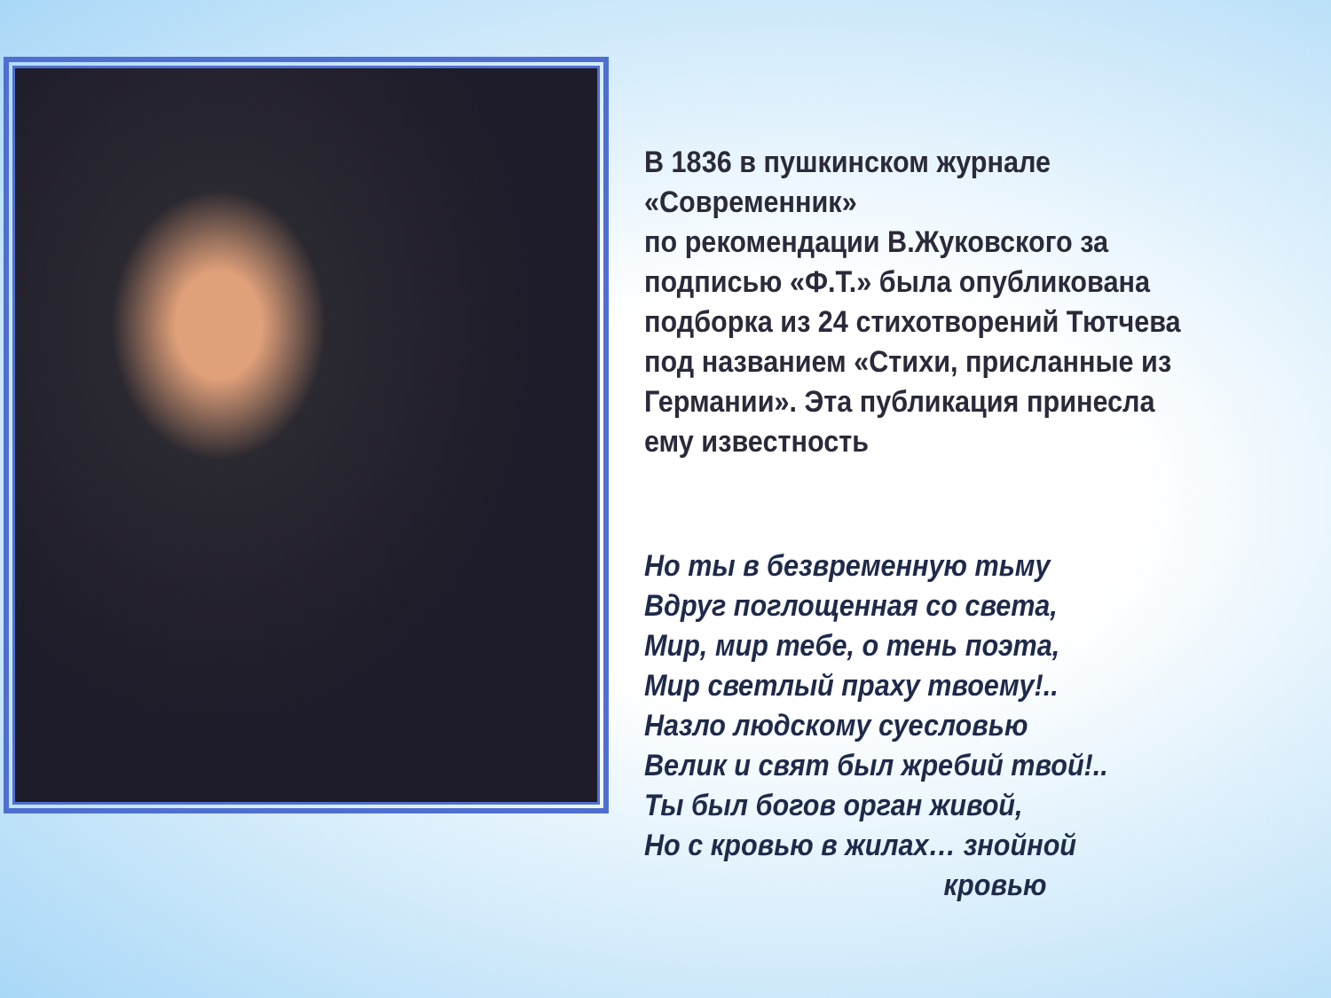В 1836 в пушкинском журнале «Современник»
по рекомендации В.Жуковского за подписью «Ф.Т.» была опубликована подборка из 24 стихотворений Тютчева под названием «Стихи, присланные из Германии». Эта публикация принесла ему известность
Но ты в безвременную тьму
Вдруг поглощенная со света,
Мир, мир тебе, о тень поэта,
Мир светлый праху твоему!..
Назло людскому суесловью
Велик и свят был жребий твой!..
Ты был богов орган живой,
Но с кровью в жилах… знойной
кровью